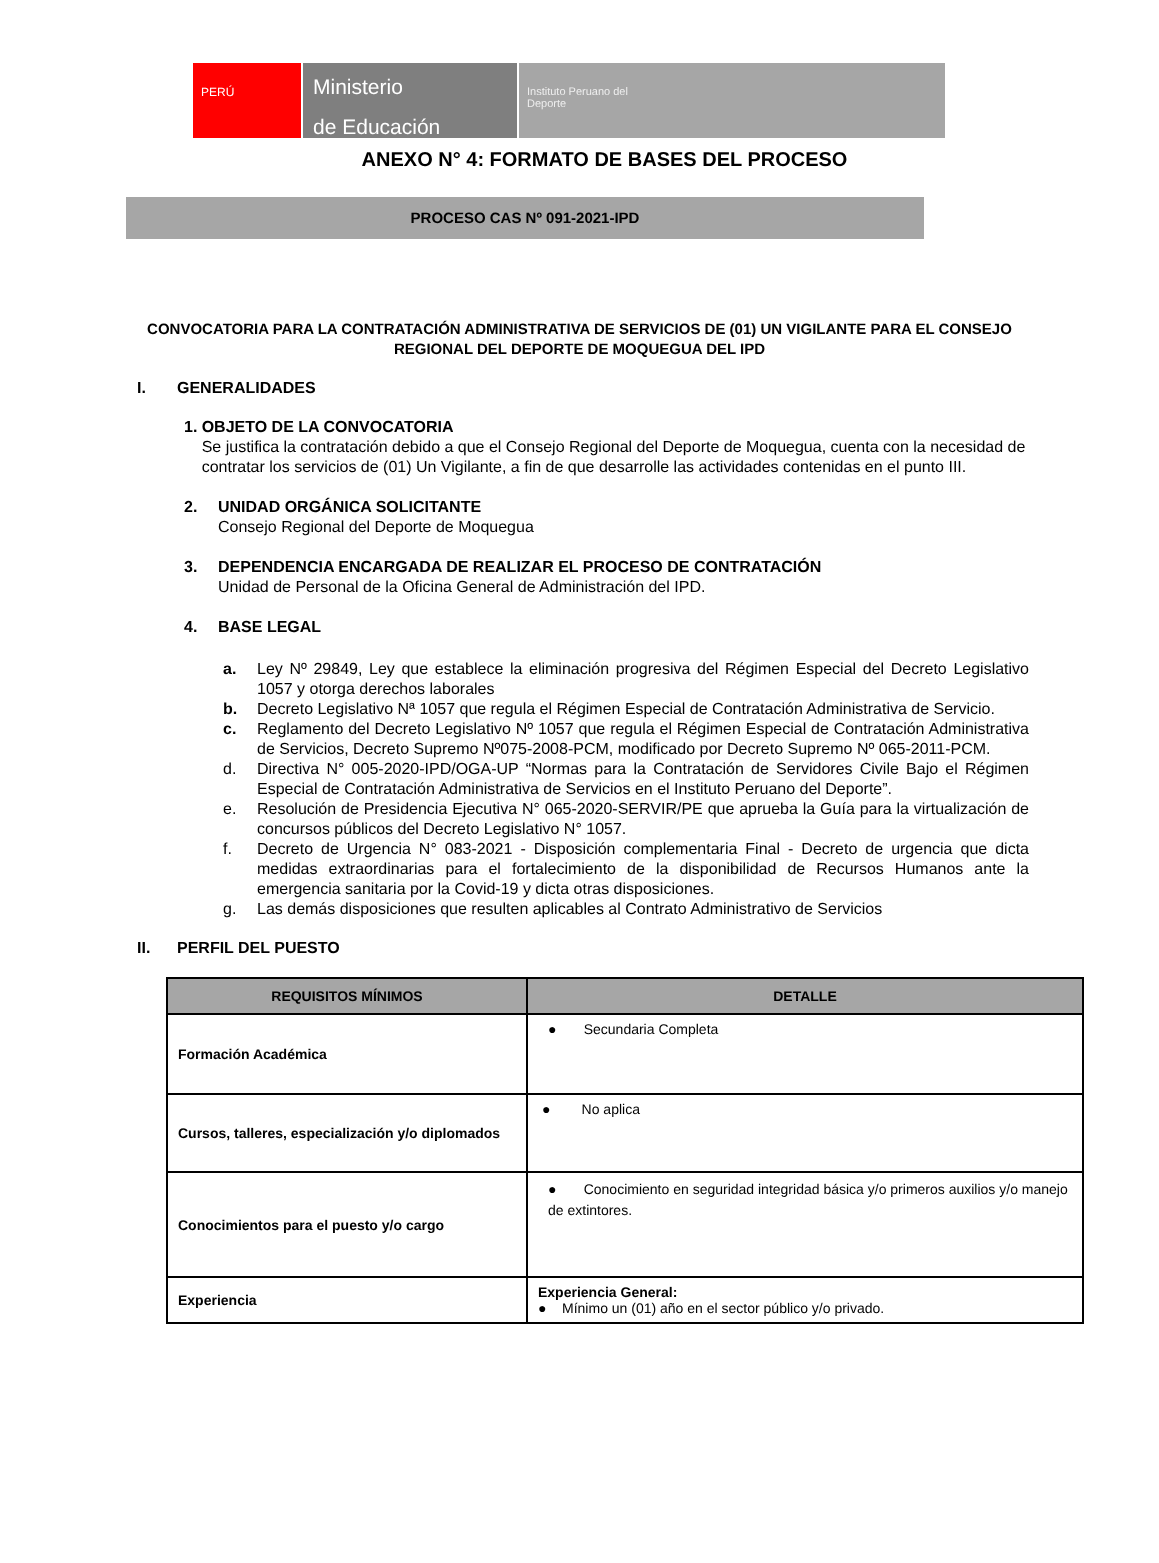PERÚ
Ministerio
de Educación
Instituto Peruano del
Deporte
ANEXO N° 4: FORMATO DE BASES DEL PROCESO
PROCESO CAS Nº 091-2021-IPD
CONVOCATORIA PARA LA CONTRATACIÓN ADMINISTRATIVA DE SERVICIOS DE (01) UN VIGILANTE PARA EL CONSEJO REGIONAL DEL DEPORTE DE MOQUEGUA DEL IPD
I. GENERALIDADES
1. OBJETO DE LA CONVOCATORIA
Se justifica la contratación debido a que el Consejo Regional del Deporte de Moquegua, cuenta con la necesidad de contratar los servicios de (01) Un Vigilante, a fin de que desarrolle las actividades contenidas en el punto III.
2. UNIDAD ORGÁNICA SOLICITANTE
Consejo Regional del Deporte de Moquegua
3. DEPENDENCIA ENCARGADA DE REALIZAR EL PROCESO DE CONTRATACIÓN
Unidad de Personal de la Oficina General de Administración del IPD.
4. BASE LEGAL
a. Ley Nº 29849, Ley que establece la eliminación progresiva del Régimen Especial del Decreto Legislativo 1057 y otorga derechos laborales
b. Decreto Legislativo Nª 1057 que regula el Régimen Especial de Contratación Administrativa de Servicio.
c. Reglamento del Decreto Legislativo Nº 1057 que regula el Régimen Especial de Contratación Administrativa de Servicios, Decreto Supremo Nº075-2008-PCM, modificado por Decreto Supremo Nº 065-2011-PCM.
d. Directiva N° 005-2020-IPD/OGA-UP “Normas para la Contratación de Servidores Civile Bajo el Régimen Especial de Contratación Administrativa de Servicios en el Instituto Peruano del Deporte”.
e. Resolución de Presidencia Ejecutiva N° 065-2020-SERVIR/PE que aprueba la Guía para la virtualización de concursos públicos del Decreto Legislativo N° 1057.
f. Decreto de Urgencia N° 083-2021 - Disposición complementaria Final - Decreto de urgencia que dicta medidas extraordinarias para el fortalecimiento de la disponibilidad de Recursos Humanos ante la emergencia sanitaria por la Covid-19 y dicta otras disposiciones.
g. Las demás disposiciones que resulten aplicables al Contrato Administrativo de Servicios
II. PERFIL DEL PUESTO
| REQUISITOS MÍNIMOS | DETALLE |
| --- | --- |
| Formación Académica | ● Secundaria Completa |
| Cursos, talleres, especialización y/o diplomados | ● No aplica |
| Conocimientos para el puesto y/o cargo | ● Conocimiento en seguridad integridad básica y/o primeros auxilios y/o manejo de extintores. |
| Experiencia | Experiencia General: ● Mínimo un (01) año en el sector público y/o privado. |